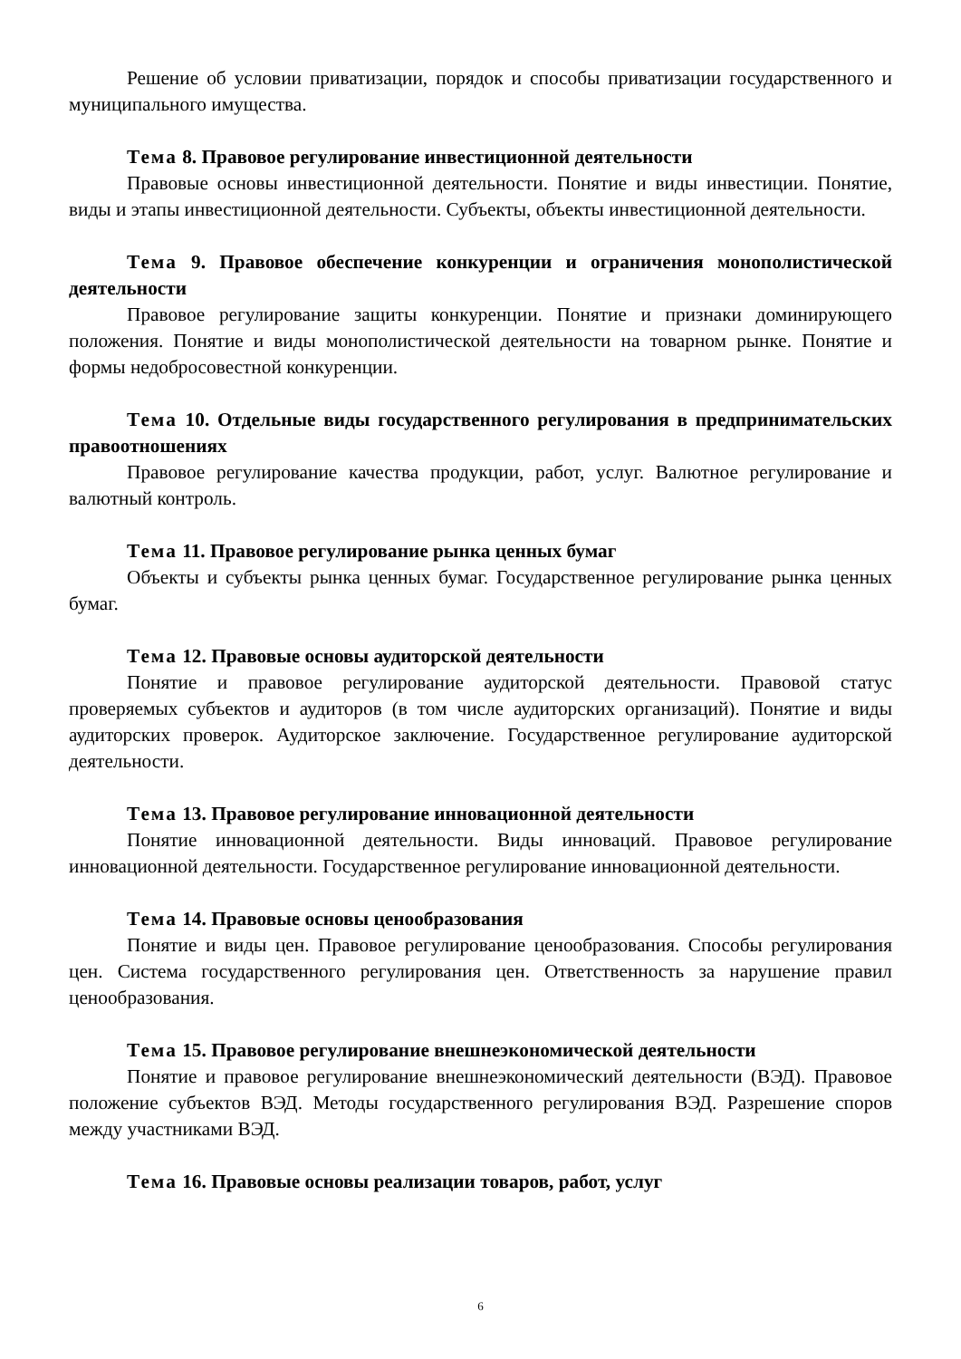Решение об условии приватизации, порядок и способы приватизации государственного и муниципального имущества.
Тема 8. Правовое регулирование инвестиционной деятельности
Правовые основы инвестиционной деятельности. Понятие и виды инвестиции. Понятие, виды и этапы инвестиционной деятельности. Субъекты, объекты инвестиционной деятельности.
Тема 9. Правовое обеспечение конкуренции и ограничения монополистической деятельности
Правовое регулирование защиты конкуренции. Понятие и признаки доминирующего положения. Понятие и виды монополистической деятельности на товарном рынке. Понятие и формы недобросовестной конкуренции.
Тема 10. Отдельные виды государственного регулирования в предпринимательских правоотношениях
Правовое регулирование качества продукции, работ, услуг. Валютное регулирование и валютный контроль.
Тема 11. Правовое регулирование рынка ценных бумаг
Объекты и субъекты рынка ценных бумаг. Государственное регулирование рынка ценных бумаг.
Тема 12. Правовые основы аудиторской деятельности
Понятие и правовое регулирование аудиторской деятельности. Правовой статус проверяемых субъектов и аудиторов (в том числе аудиторских организаций). Понятие и виды аудиторских проверок. Аудиторское заключение. Государственное регулирование аудиторской деятельности.
Тема 13. Правовое регулирование инновационной деятельности
Понятие инновационной деятельности. Виды инноваций. Правовое регулирование инновационной деятельности. Государственное регулирование инновационной деятельности.
Тема 14. Правовые основы ценообразования
Понятие и виды цен. Правовое регулирование ценообразования. Способы регулирования цен. Система государственного регулирования цен. Ответственность за нарушение правил ценообразования.
Тема 15. Правовое регулирование внешнеэкономической деятельности
Понятие и правовое регулирование внешнеэкономический деятельности (ВЭД). Правовое положение субъектов ВЭД. Методы государственного регулирования ВЭД. Разрешение споров между участниками ВЭД.
Тема 16. Правовые основы реализации товаров, работ, услуг
6